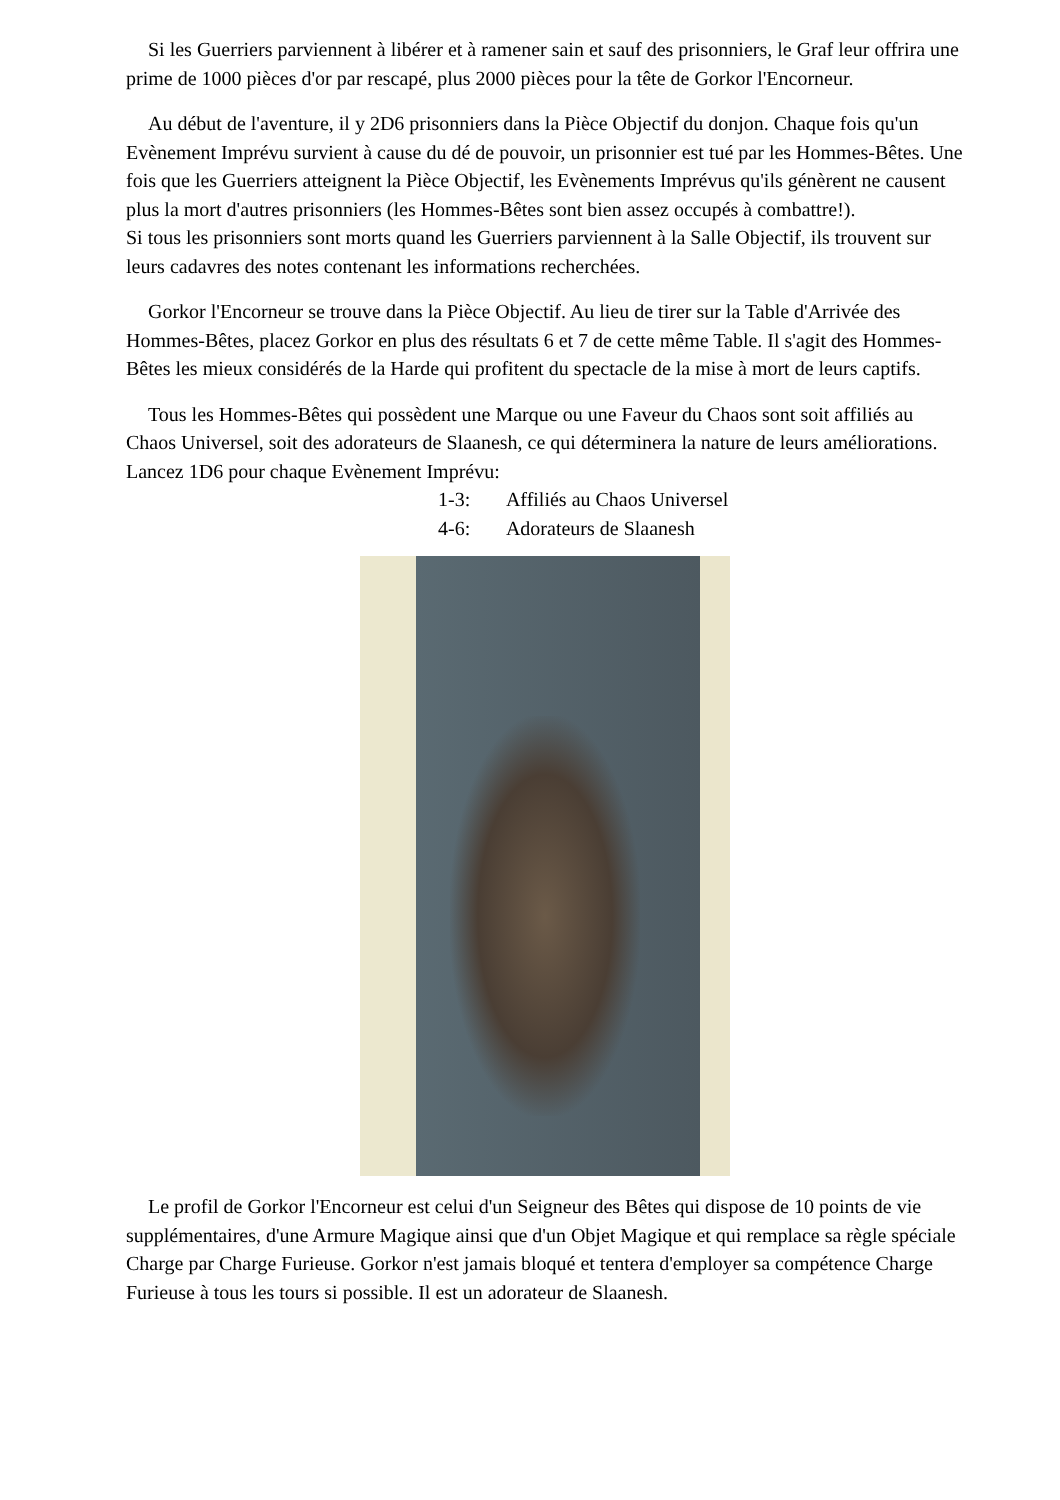Si les Guerriers parviennent à libérer et à ramener sain et sauf des prisonniers, le Graf leur offrira une prime de 1000 pièces d'or par rescapé, plus 2000 pièces pour la tête de Gorkor l'Encorneur.
Au début de l'aventure, il y 2D6 prisonniers dans la Pièce Objectif du donjon. Chaque fois qu'un Evènement Imprévu survient à cause du dé de pouvoir, un prisonnier est tué par les Hommes-Bêtes. Une fois que les Guerriers atteignent la Pièce Objectif, les Evènements Imprévus qu'ils génèrent ne causent plus la mort d'autres prisonniers (les Hommes-Bêtes sont bien assez occupés à combattre!).
Si tous les prisonniers sont morts quand les Guerriers parviennent à la Salle Objectif, ils trouvent sur leurs cadavres des notes contenant les informations recherchées.
Gorkor l'Encorneur se trouve dans la Pièce Objectif. Au lieu de tirer sur la Table d'Arrivée des Hommes-Bêtes, placez Gorkor en plus des résultats 6 et 7 de cette même Table. Il s'agit des Hommes-Bêtes les mieux considérés de la Harde qui profitent du spectacle de la mise à mort de leurs captifs.
Tous les Hommes-Bêtes qui possèdent une Marque ou une Faveur du Chaos sont soit affiliés au Chaos Universel, soit des adorateurs de Slaanesh, ce qui déterminera la nature de leurs améliorations. Lancez 1D6 pour chaque Evènement Imprévu:
1-3: Affiliés au Chaos Universel
4-6: Adorateurs de Slaanesh
Le profil de Gorkor l'Encorneur est celui d'un Seigneur des Bêtes qui dispose de 10 points de vie supplémentaires, d'une Armure Magique ainsi que d'un Objet Magique et qui remplace sa règle spéciale Charge par Charge Furieuse. Gorkor n'est jamais bloqué et tentera d'employer sa compétence Charge Furieuse à tous les tours si possible. Il est un adorateur de Slaanesh.